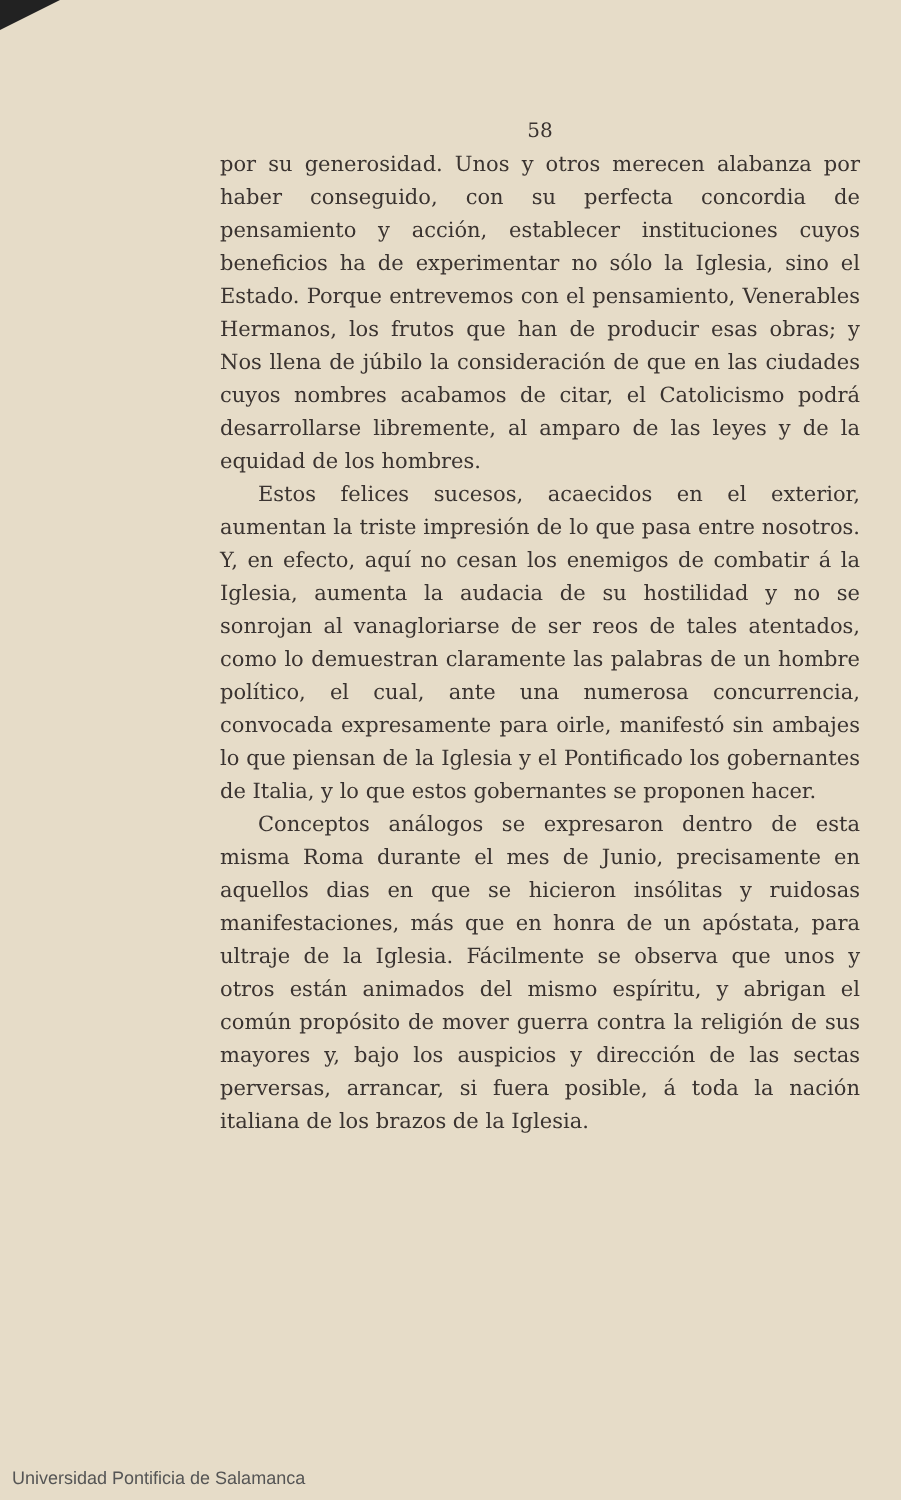58
por su generosidad. Unos y otros merecen alabanza por haber conseguido, con su perfecta concordia de pensamiento y acción, establecer instituciones cuyos beneficios ha de experimentar no sólo la Iglesia, sino el Estado. Porque entrevemos con el pensamiento, Venerables Hermanos, los frutos que han de producir esas obras; y Nos llena de júbilo la consideración de que en las ciudades cuyos nombres acabamos de citar, el Catolicismo podrá desarrollarse libremente, al amparo de las leyes y de la equidad de los hombres.
Estos felices sucesos, acaecidos en el exterior, aumentan la triste impresión de lo que pasa entre nosotros. Y, en efecto, aquí no cesan los enemigos de combatir á la Iglesia, aumenta la audacia de su hostilidad y no se sonrojan al vanagloriarse de ser reos de tales atentados, como lo demuestran claramente las palabras de un hombre político, el cual, ante una numerosa concurrencia, convocada expresamente para oirle, manifestó sin ambajes lo que piensan de la Iglesia y el Pontificado los gobernantes de Italia, y lo que estos gobernantes se proponen hacer.
Conceptos análogos se expresaron dentro de esta misma Roma durante el mes de Junio, precisamente en aquellos dias en que se hicieron insólitas y ruidosas manifestaciones, más que en honra de un apóstata, para ultraje de la Iglesia. Fácilmente se observa que unos y otros están animados del mismo espíritu, y abrigan el común propósito de mover guerra contra la religión de sus mayores y, bajo los auspicios y dirección de las sectas perversas, arrancar, si fuera posible, á toda la nación italiana de los brazos de la Iglesia.
Universidad Pontificia de Salamanca